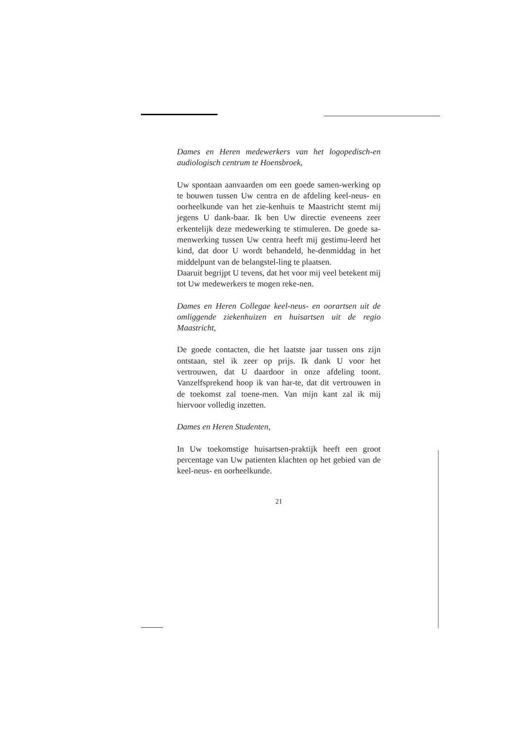Dames en Heren medewerkers van het logopedisch-en audiologisch centrum te Hoensbroek,
Uw spontaan aanvaarden om een goede samen-werking op te bouwen tussen Uw centra en de afdeling keel-neus- en oorheelkunde van het zie-kenhuis te Maastricht stemt mij jegens U dank-baar. Ik ben Uw directie eveneens zeer erkentelijk deze medewerking te stimuleren. De goede sa-menwerking tussen Uw centra heeft mij gestimu-leerd het kind, dat door U wordt behandeld, he-denmiddag in het middelpunt van de belangstel-ling te plaatsen.
Daaruit begrijpt U tevens, dat het voor mij veel betekent mij tot Uw medewerkers te mogen reke-nen.
Dames en Heren Collegae keel-neus- en oorartsen uit de omliggende ziekenhuizen en huisartsen uit de regio Maastricht,
De goede contacten, die het laatste jaar tussen ons zijn ontstaan, stel ik zeer op prijs. Ik dank U voor het vertrouwen, dat U daardoor in onze afdeling toont. Vanzelfsprekend hoop ik van har-te, dat dit vertrouwen in de toekomst zal toene-men. Van mijn kant zal ik mij hiervoor volledig inzetten.
Dames en Heren Studenten,
In Uw toekomstige huisartsen-praktijk heeft een groot percentage van Uw patienten klachten op het gebied van de keel-neus- en oorheelkunde.
21